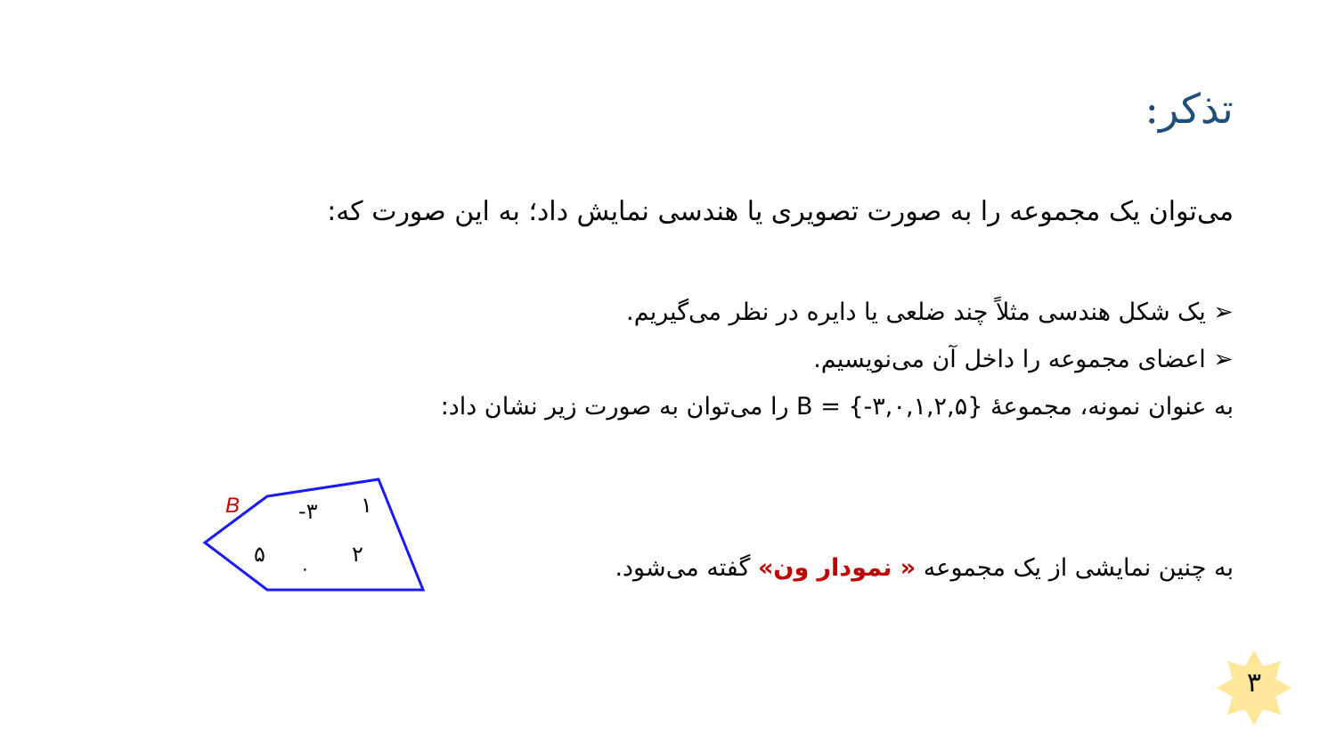تذکر:
می‌توان یک مجموعه را به صورت تصویری یا هندسی نمایش داد؛ به این صورت که:
➢ یک شکل هندسی مثلاً چند ضلعی یا دایره در نظر می‌گیریم.
➢ اعضای مجموعه را داخل آن می‌نویسیم.
به عنوان نمونه، مجموعهٔ B = {-۳,۰,۱,۲,۵} را می‌توان به صورت زیر نشان داد:
به چنین نمایشی از یک مجموعه « نمودار ون» گفته می‌شود.
B
-۳
۱
۵
۲
۰
۳